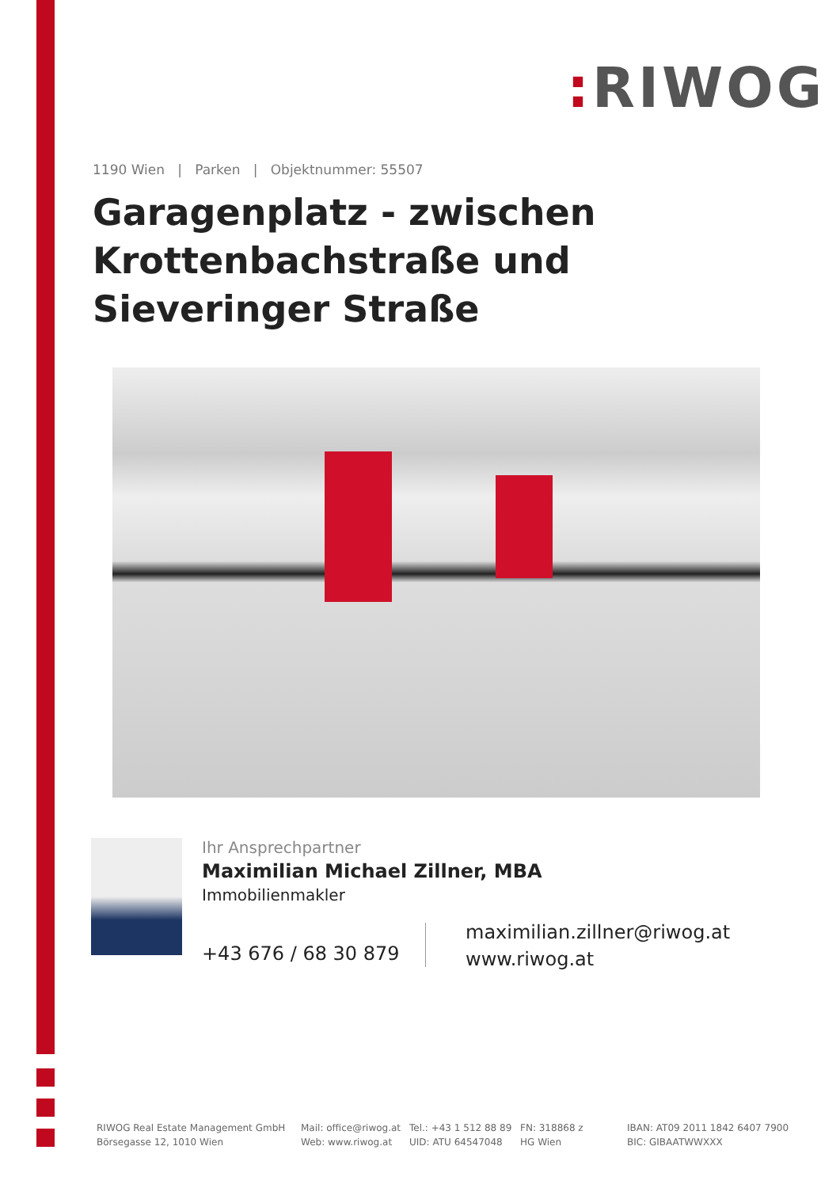: RIWOG
1190 Wien | Parken | Objektnummer: 55507
Garagenplatz - zwischen Krottenbachstraße und Sieveringer Straße
Ihr Ansprechpartner
Maximilian Michael Zillner, MBA
Immobilienmakler
+43 676 / 68 30 879
maximilian.zillner@riwog.at
www.riwog.at
RIWOG Real Estate Management GmbH
Börsegasse 12, 1010 Wien
Mail: office@riwog.at
Web: www.riwog.at
Tel.: +43 1 512 88 89
UID: ATU 64547048
FN: 318868 z
HG Wien
IBAN: AT09 2011 1842 6407 7900
BIC: GIBAATWWXXX